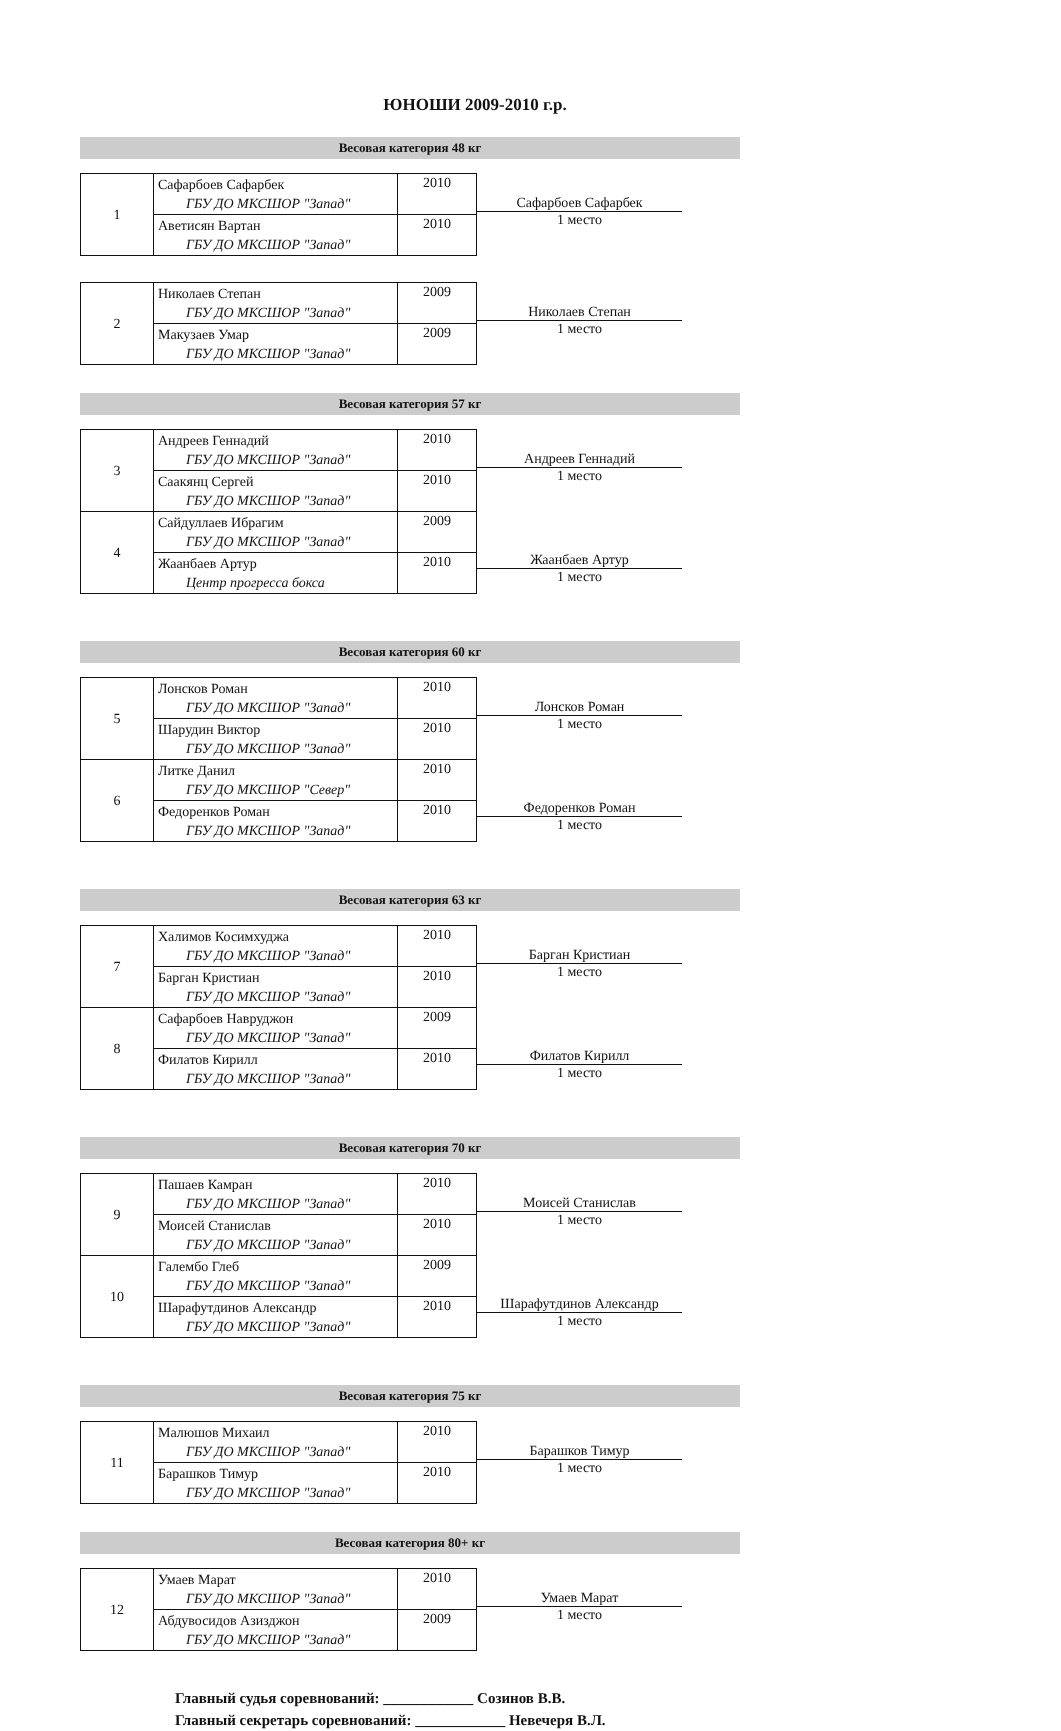ЮНОШИ 2009-2010 г.р.
Весовая категория 48 кг
| 1 | Сафарбоев Сафарбек ГБУ ДО МКСШОР "Запад" | 2010 |
| | Аветисян Вартан ГБУ ДО МКСШОР "Запад" | 2010 |
Сафарбоев Сафарбек
1 место
| 2 | Николаев Степан ГБУ ДО МКСШОР "Запад" | 2009 |
| | Макузаев Умар ГБУ ДО МКСШОР "Запад" | 2009 |
Николаев Степан
1 место
Весовая категория 57 кг
| 3 | Андреев Геннадий ГБУ ДО МКСШОР "Запад" | 2010 |
| | Саакянц Сергей ГБУ ДО МКСШОР "Запад" | 2010 |
| 4 | Сайдуллаев Ибрагим ГБУ ДО МКСШОР "Запад" | 2009 |
| | Жаанбаев Артур Центр прогресса бокса | 2010 |
Андреев Геннадий
1 место
Жаанбаев Артур
1 место
Весовая категория 60 кг
| 5 | Лонсков Роман ГБУ ДО МКСШОР "Запад" | 2010 |
| | Шарудин Виктор ГБУ ДО МКСШОР "Запад" | 2010 |
| 6 | Литке Данил ГБУ ДО МКСШОР "Север" | 2010 |
| | Федоренков Роман ГБУ ДО МКСШОР "Запад" | 2010 |
Лонсков Роман
1 место
Федоренков Роман
1 место
Весовая категория 63 кг
| 7 | Халимов Косимхуджа ГБУ ДО МКСШОР "Запад" | 2010 |
| | Барган Кристиан ГБУ ДО МКСШОР "Запад" | 2010 |
| 8 | Сафарбоев Навруджон ГБУ ДО МКСШОР "Запад" | 2009 |
| | Филатов Кирилл ГБУ ДО МКСШОР "Запад" | 2010 |
Барган Кристиан
1 место
Филатов Кирилл
1 место
Весовая категория 70 кг
| 9 | Пашаев Камран ГБУ ДО МКСШОР "Запад" | 2010 |
| | Моисей Станислав ГБУ ДО МКСШОР "Запад" | 2010 |
| 10 | Галембо Глеб ГБУ ДО МКСШОР "Запад" | 2009 |
| | Шарафутдинов Александр ГБУ ДО МКСШОР "Запад" | 2010 |
Моисей Станислав
1 место
Шарафутдинов Александр
1 место
Весовая категория 75 кг
| 11 | Малюшов Михаил ГБУ ДО МКСШОР "Запад" | 2010 |
| | Барашков Тимур ГБУ ДО МКСШОР "Запад" | 2010 |
Барашков Тимур
1 место
Весовая категория 80+ кг
| 12 | Умаев Марат ГБУ ДО МКСШОР "Запад" | 2010 |
| | Абдувосидов Азизджон ГБУ ДО МКСШОР "Запад" | 2009 |
Умаев Марат
1 место
Главный судья соревнований: ____________ Созинов В.В.
Главный секретарь соревнований: ____________ Невечеря В.Л.